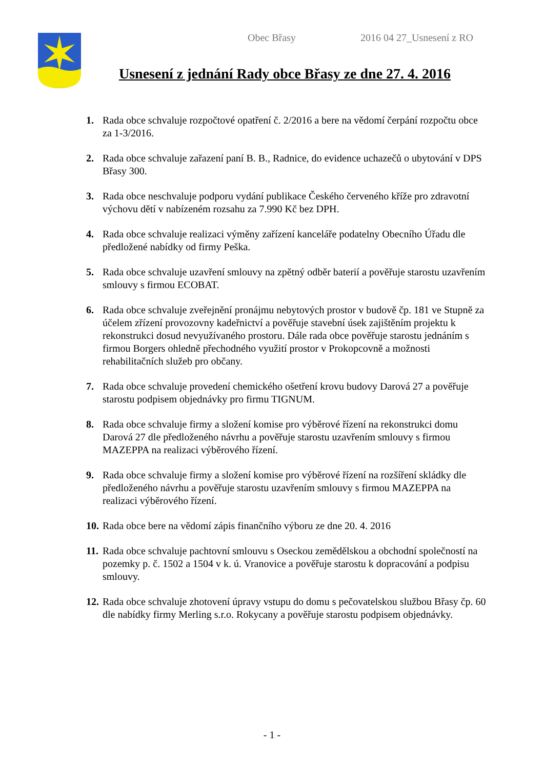Obec Břasy 2016 04 27_Usnesení z RO
Usnesení z jednání Rady obce Břasy ze dne 27. 4. 2016
1. Rada obce schvaluje rozpočtové opatření č. 2/2016 a bere na vědomí čerpání rozpočtu obce za 1-3/2016.
2. Rada obce schvaluje zařazení paní B. B., Radnice, do evidence uchazečů o ubytování v DPS Břasy 300.
3. Rada obce neschvaluje podporu vydání publikace Českého červeného kříže pro zdravotní výchovu dětí v nabízeném rozsahu za 7.990 Kč bez DPH.
4. Rada obce schvaluje realizaci výměny zařízení kanceláře podatelny Obecního Úřadu dle předložené nabídky od firmy Peška.
5. Rada obce schvaluje uzavření smlouvy na zpětný odběr baterií a pověřuje starostu uzavřením smlouvy s firmou ECOBAT.
6. Rada obce schvaluje zveřejnění pronájmu nebytových prostor v budově čp. 181 ve Stupně za účelem zřízení provozovny kadeřnictví a pověřuje stavební úsek zajištěním projektu k rekonstrukci dosud nevyužívaného prostoru. Dále rada obce pověřuje starostu jednáním s firmou Borgers ohledně přechodného využití prostor v Prokopcovně a možnosti rehabilitačních služeb pro občany.
7. Rada obce schvaluje provedení chemického ošetření krovu budovy Darová 27 a pověřuje starostu podpisem objednávky pro firmu TIGNUM.
8. Rada obce schvaluje firmy a složení komise pro výběrové řízení na rekonstrukci domu Darová 27 dle předloženého návrhu a pověřuje starostu uzavřením smlouvy s firmou MAZEPPA na realizaci výběrového řízení.
9. Rada obce schvaluje firmy a složení komise pro výběrové řízení na rozšíření skládky dle předloženého návrhu a pověřuje starostu uzavřením smlouvy s firmou MAZEPPA na realizaci výběrového řízení.
10. Rada obce bere na vědomí zápis finančního výboru ze dne 20. 4. 2016
11. Rada obce schvaluje pachtovní smlouvu s Oseckou zemědělskou a obchodní společností na pozemky p. č. 1502 a 1504 v k. ú. Vranovice a pověřuje starostu k dopracování a podpisu smlouvy.
12. Rada obce schvaluje zhotovení úpravy vstupu do domu s pečovatelskou službou Břasy čp. 60 dle nabídky firmy Merling s.r.o. Rokycany a pověřuje starostu podpisem objednávky.
- 1 -